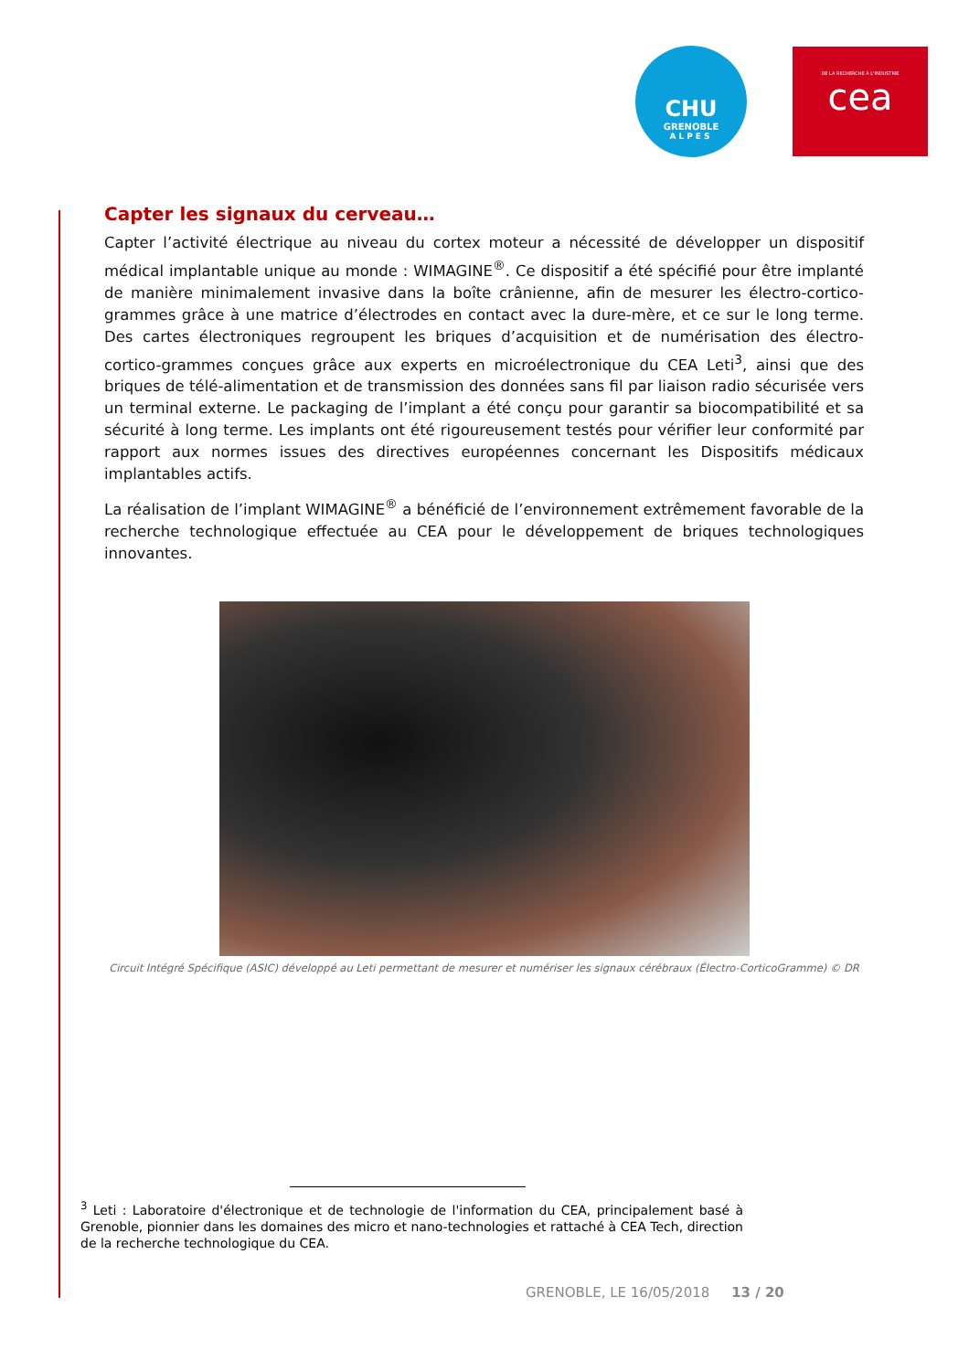CHU
GRENOBLE
ALPES
DE LA RECHERCHE À L'INDUSTRIE
cea
Capter les signaux du cerveau…
Capter l’activité électrique au niveau du cortex moteur a nécessité de développer un dispositif médical implantable unique au monde : WIMAGINE<sup>®</sup>. Ce dispositif a été spécifié pour être implanté de manière minimalement invasive dans la boîte crânienne, afin de mesurer les électro-cortico-grammes grâce à une matrice d’électrodes en contact avec la dure-mère, et ce sur le long terme. Des cartes électroniques regroupent les briques d’acquisition et de numérisation des électro-cortico-grammes conçues grâce aux experts en microélectronique du CEA Leti<sup>3</sup>, ainsi que des briques de télé-alimentation et de transmission des données sans fil par liaison radio sécurisée vers un terminal externe. Le packaging de l’implant a été conçu pour garantir sa biocompatibilité et sa sécurité à long terme. Les implants ont été rigoureusement testés pour vérifier leur conformité par rapport aux normes issues des directives européennes concernant les Dispositifs médicaux implantables actifs.
La réalisation de l’implant WIMAGINE<sup>®</sup> a bénéficié de l’environnement extrêmement favorable de la recherche technologique effectuée au CEA pour le développement de briques technologiques innovantes.
Circuit Intégré Spécifique (ASIC) développé au Leti permettant de mesurer et numériser les signaux cérébraux (Électro-CorticoGramme) © DR
<sup>3</sup> Leti : Laboratoire d'électronique et de technologie de l'information du CEA, principalement basé à Grenoble, pionnier dans les domaines des micro et nano-technologies et rattaché à CEA Tech, direction de la recherche technologique du CEA.
GRENOBLE, LE 16/05/2018 13 / 20